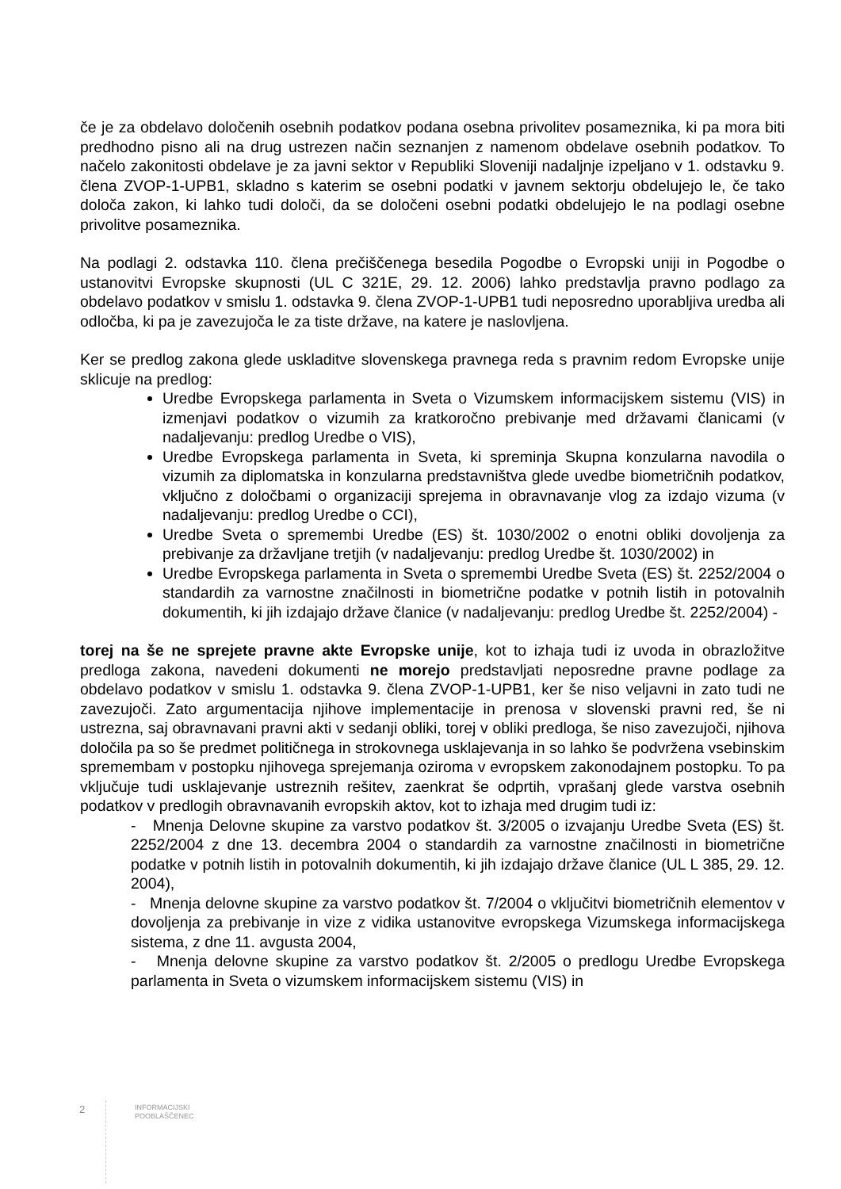če je za obdelavo določenih osebnih podatkov podana osebna privolitev posameznika, ki pa mora biti predhodno pisno ali na drug ustrezen način seznanjen z namenom obdelave osebnih podatkov. To načelo zakonitosti obdelave je za javni sektor v Republiki Sloveniji nadaljnje izpeljano v 1. odstavku 9. člena ZVOP-1-UPB1, skladno s katerim se osebni podatki v javnem sektorju obdelujejo le, če tako določa zakon, ki lahko tudi določi, da se določeni osebni podatki obdelujejo le na podlagi osebne privolitve posameznika.
Na podlagi 2. odstavka 110. člena prečiščenega besedila Pogodbe o Evropski uniji in Pogodbe o ustanovitvi Evropske skupnosti (UL C 321E, 29. 12. 2006) lahko predstavlja pravno podlago za obdelavo podatkov v smislu 1. odstavka 9. člena ZVOP-1-UPB1 tudi neposredno uporabljiva uredba ali odločba, ki pa je zavezujoča le za tiste države, na katere je naslovljena.
Ker se predlog zakona glede uskladitve slovenskega pravnega reda s pravnim redom Evropske unije sklicuje na predlog:
Uredbe Evropskega parlamenta in Sveta o Vizumskem informacijskem sistemu (VIS) in izmenjavi podatkov o vizumih za kratkoročno prebivanje med državami članicami (v nadaljevanju: predlog Uredbe o VIS),
Uredbe Evropskega parlamenta in Sveta, ki spreminja Skupna konzularna navodila o vizumih za diplomatska in konzularna predstavništva glede uvedbe biometričnih podatkov, vključno z določbami o organizaciji sprejema in obravnavanje vlog za izdajo vizuma (v nadaljevanju: predlog Uredbe o CCI),
Uredbe Sveta o spremembi Uredbe (ES) št. 1030/2002 o enotni obliki dovoljenja za prebivanje za državljane tretjih (v nadaljevanju: predlog Uredbe št. 1030/2002) in
Uredbe Evropskega parlamenta in Sveta o spremembi Uredbe Sveta (ES) št. 2252/2004 o standardih za varnostne značilnosti in biometrične podatke v potnih listih in potovalnih dokumentih, ki jih izdajajo države članice (v nadaljevanju: predlog Uredbe št. 2252/2004) -
torej na še ne sprejete pravne akte Evropske unije, kot to izhaja tudi iz uvoda in obrazložitve predloga zakona, navedeni dokumenti ne morejo predstavljati neposredne pravne podlage za obdelavo podatkov v smislu 1. odstavka 9. člena ZVOP-1-UPB1, ker še niso veljavni in zato tudi ne zavezujoči. Zato argumentacija njihove implementacije in prenosa v slovenski pravni red, še ni ustrezna, saj obravnavani pravni akti v sedanji obliki, torej v obliki predloga, še niso zavezujoči, njihova določila pa so še predmet političnega in strokovnega usklajevanja in so lahko še podvržena vsebinskim spremembam v postopku njihovega sprejemanja oziroma v evropskem zakonodajnem postopku. To pa vključuje tudi usklajevanje ustreznih rešitev, zaenkrat še odprtih, vprašanj glede varstva osebnih podatkov v predlogih obravnavanih evropskih aktov, kot to izhaja med drugim tudi iz:
- Mnenja Delovne skupine za varstvo podatkov št. 3/2005 o izvajanju Uredbe Sveta (ES) št. 2252/2004 z dne 13. decembra 2004 o standardih za varnostne značilnosti in biometrične podatke v potnih listih in potovalnih dokumentih, ki jih izdajajo države članice (UL L 385, 29. 12. 2004),
- Mnenja delovne skupine za varstvo podatkov št. 7/2004 o vključitvi biometričnih elementov v dovoljenja za prebivanje in vize z vidika ustanovitve evropskega Vizumskega informacijskega sistema, z dne 11. avgusta 2004,
- Mnenja delovne skupine za varstvo podatkov št. 2/2005 o predlogu Uredbe Evropskega parlamenta in Sveta o vizumskem informacijskem sistemu (VIS) in
2
INFORMACIJSKI
POOBLAŠČENEC